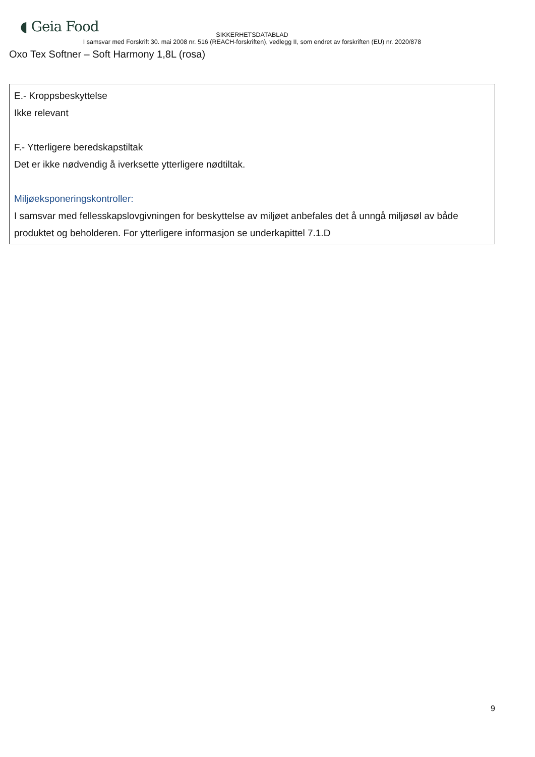◖ Geia Food
SIKKERHETSDATABLAD
I samsvar med Forskrift 30. mai 2008 nr. 516 (REACH-forskriften), vedlegg II, som endret av forskriften (EU) nr. 2020/878
Oxo Tex Softner – Soft Harmony 1,8L (rosa)
E.- Kroppsbeskyttelse
Ikke relevant
F.- Ytterligere beredskapstiltak
Det er ikke nødvendig å iverksette ytterligere nødtiltak.
Miljøeksponeringskontroller:
I samsvar med fellesskapslovgivningen for beskyttelse av miljøet anbefales det å unngå miljøsøl av både produktet og beholderen. For ytterligere informasjon se underkapittel 7.1.D
9